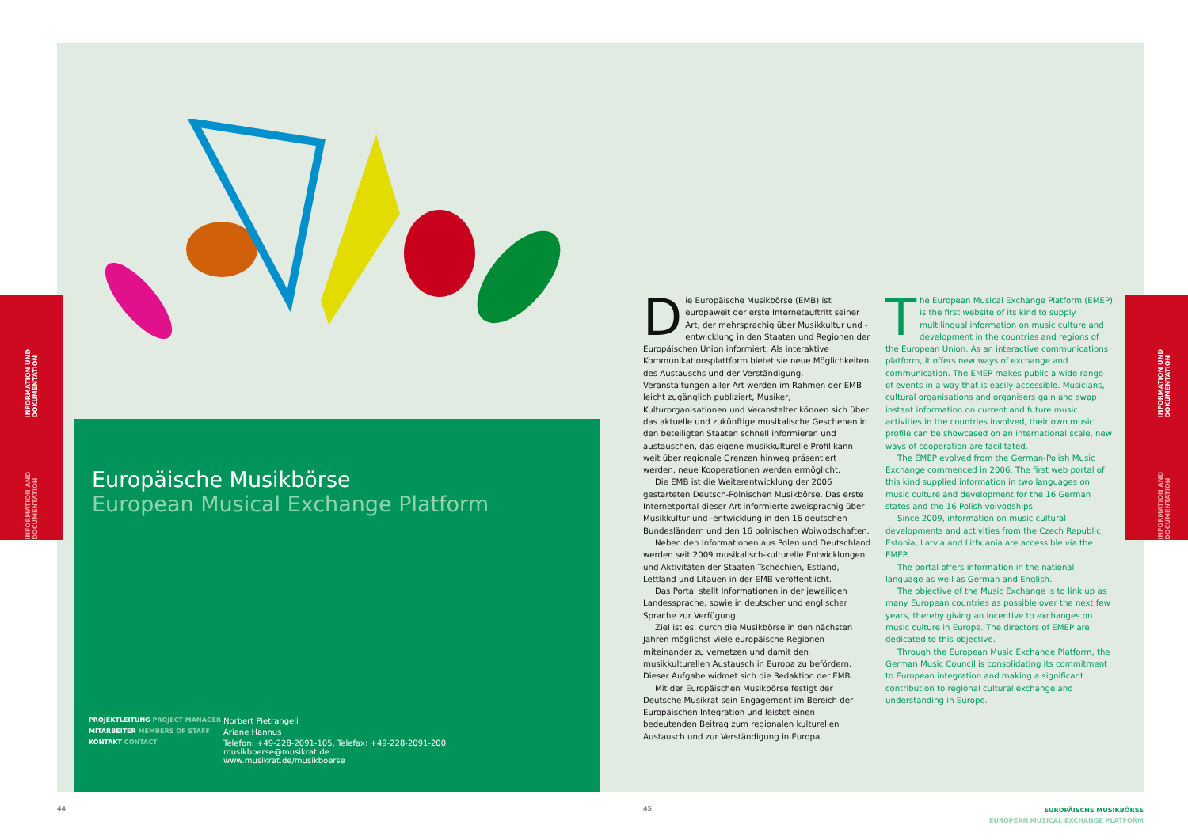INFORMATION UND DOKUMENTATION
INFORMATION AND DOCUMENTATION
INFORMATION UND DOKUMENTATION
INFORMATION AND DOCUMENTATION
Europäische Musikbörse
European Musical Exchange Platform
PROJEKTLEITUNG PROJECT MANAGER
Norbert Pietrangeli
MITARBEITER MEMBERS OF STAFF
Ariane Hannus
KONTAKT CONTACT
Telefon: +49-228-2091-105, Telefax: +49-228-2091-200
musikboerse@musikrat.de
www.musikrat.de/musikboerse
Die Europäische Musikbörse (EMB) ist europaweit der erste Internetauftritt seiner Art, der mehrsprachig über Musikkultur und -entwicklung in den Staaten und Regionen der Europäischen Union informiert. Als interaktive Kommunikationsplattform bietet sie neue Möglichkeiten des Austauschs und der Verständigung. Veranstaltungen aller Art werden im Rahmen der EMB leicht zugänglich publiziert, Musiker, Kulturorganisationen und Veranstalter können sich über das aktuelle und zukünftige musikalische Geschehen in den beteiligten Staaten schnell informieren und austauschen, das eigene musikkulturelle Profil kann weit über regionale Grenzen hinweg präsentiert werden, neue Kooperationen werden ermöglicht.
Die EMB ist die Weiterentwicklung der 2006 gestarteten Deutsch-Polnischen Musikbörse. Das erste Internetportal dieser Art informierte zweisprachig über Musikkultur und -entwicklung in den 16 deutschen Bundesländern und den 16 polnischen Woiwodschaften.
Neben den Informationen aus Polen und Deutschland werden seit 2009 musikalisch-kulturelle Entwicklungen und Aktivitäten der Staaten Tschechien, Estland, Lettland und Litauen in der EMB veröffentlicht.
Das Portal stellt Informationen in der jeweiligen Landessprache, sowie in deutscher und englischer Sprache zur Verfügung.
Ziel ist es, durch die Musikbörse in den nächsten Jahren möglichst viele europäische Regionen miteinander zu vernetzen und damit den musikkulturellen Austausch in Europa zu befördern. Dieser Aufgabe widmet sich die Redaktion der EMB.
Mit der Europäischen Musikbörse festigt der Deutsche Musikrat sein Engagement im Bereich der Europäischen Integration und leistet einen bedeutenden Beitrag zum regionalen kulturellen Austausch und zur Verständigung in Europa.
The European Musical Exchange Platform (EMEP) is the first website of its kind to supply multilingual information on music culture and development in the countries and regions of the European Union. As an interactive communications platform, it offers new ways of exchange and communication. The EMEP makes public a wide range of events in a way that is easily accessible. Musicians, cultural organisations and organisers gain and swap instant information on current and future music activities in the countries involved, their own music profile can be showcased on an international scale, new ways of cooperation are facilitated.
The EMEP evolved from the German-Polish Music Exchange commenced in 2006. The first web portal of this kind supplied information in two languages on music culture and development for the 16 German states and the 16 Polish voivodships.
Since 2009, information on music cultural developments and activities from the Czech Republic, Estonia, Latvia and Lithuania are accessible via the EMEP.
The portal offers information in the national language as well as German and English.
The objective of the Music Exchange is to link up as many European countries as possible over the next few years, thereby giving an incentive to exchanges on music culture in Europe. The directors of EMEP are dedicated to this objective.
Through the European Music Exchange Platform, the German Music Council is consolidating its commitment to European integration and making a significant contribution to regional cultural exchange and understanding in Europe.
44 45
EUROPÄISCHE MUSIKBÖRSE
EUROPEAN MUSICAL EXCHANGE PLATFORM